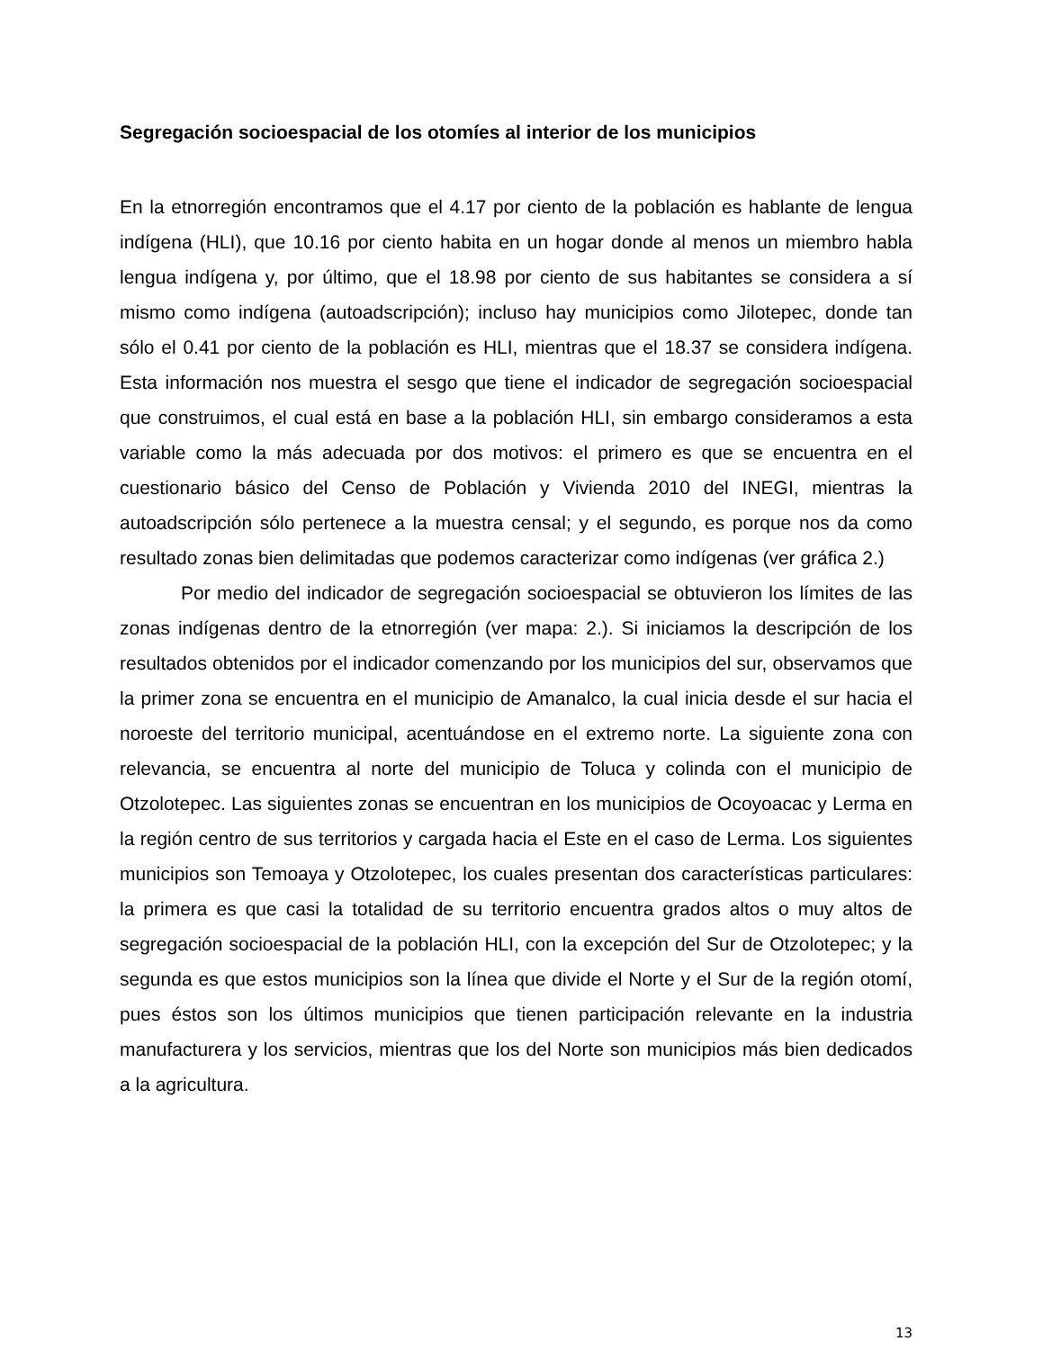Segregación socioespacial de los otomíes al interior de los municipios
En la etnorregión encontramos que el 4.17 por ciento de la población es hablante de lengua indígena (HLI), que 10.16 por ciento habita en un hogar donde al menos un miembro habla lengua indígena y, por último, que el 18.98 por ciento de sus habitantes se considera a sí mismo como indígena (autoadscripción); incluso hay municipios como Jilotepec, donde tan sólo el 0.41 por ciento de la población es HLI, mientras que el 18.37 se considera indígena. Esta información nos muestra el sesgo que tiene el indicador de segregación socioespacial que construimos, el cual está en base a la población HLI, sin embargo consideramos a esta variable como la más adecuada por dos motivos: el primero es que se encuentra en el cuestionario básico del Censo de Población y Vivienda 2010 del INEGI, mientras la autoadscripción sólo pertenece a la muestra censal; y el segundo, es porque nos da como resultado zonas bien delimitadas que podemos caracterizar como indígenas (ver gráfica 2.)
Por medio del indicador de segregación socioespacial se obtuvieron los límites de las zonas indígenas dentro de la etnorregión (ver mapa: 2.). Si iniciamos la descripción de los resultados obtenidos por el indicador comenzando por los municipios del sur, observamos que la primer zona se encuentra en el municipio de Amanalco, la cual inicia desde el sur hacia el noroeste del territorio municipal, acentuándose en el extremo norte. La siguiente zona con relevancia, se encuentra al norte del municipio de Toluca y colinda con el municipio de Otzolotepec. Las siguientes zonas se encuentran en los municipios de Ocoyoacac y Lerma en la región centro de sus territorios y cargada hacia el Este en el caso de Lerma. Los siguientes municipios son Temoaya y Otzolotepec, los cuales presentan dos características particulares: la primera es que casi la totalidad de su territorio encuentra grados altos o muy altos de segregación socioespacial de la población HLI, con la excepción del Sur de Otzolotepec; y la segunda es que estos municipios son la línea que divide el Norte y el Sur de la región otomí, pues éstos son los últimos municipios que tienen participación relevante en la industria manufacturera y los servicios, mientras que los del Norte son municipios más bien dedicados a la agricultura.
13